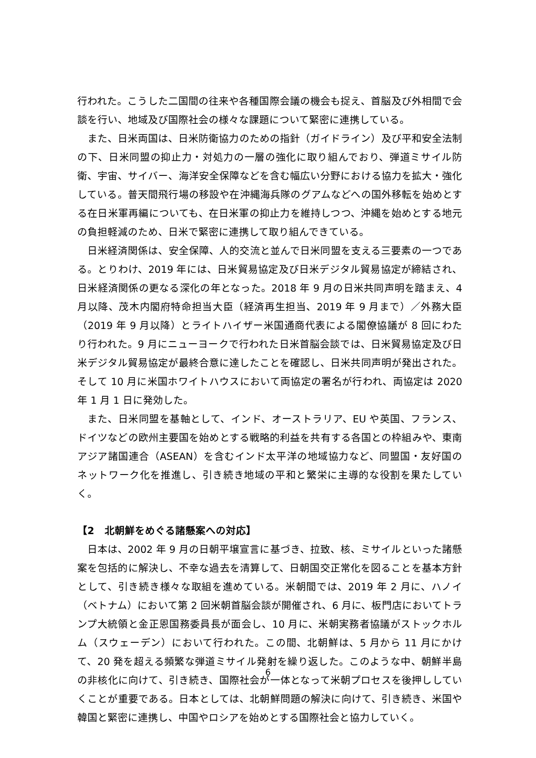行われた。こうした二国間の往来や各種国際会議の機会も捉え、首脳及び外相間で会談を行い、地域及び国際社会の様々な課題について緊密に連携している。
また、日米両国は、日米防衛協力のための指針（ガイドライン）及び平和安全法制の下、日米同盟の抑止力・対処力の一層の強化に取り組んでおり、弾道ミサイル防衛、宇宙、サイバー、海洋安全保障などを含む幅広い分野における協力を拡大・強化している。普天間飛行場の移設や在沖縄海兵隊のグアムなどへの国外移転を始めとする在日米軍再編についても、在日米軍の抑止力を維持しつつ、沖縄を始めとする地元の負担軽減のため、日米で緊密に連携して取り組んできている。
日米経済関係は、安全保障、人的交流と並んで日米同盟を支える三要素の一つである。とりわけ、2019 年には、日米貿易協定及び日米デジタル貿易協定が締結され、日米経済関係の更なる深化の年となった。2018 年 9 月の日米共同声明を踏まえ、4 月以降、茂木内閣府特命担当大臣（経済再生担当、2019 年 9 月まで）／外務大臣（2019 年 9 月以降）とライトハイザー米国通商代表による閣僚協議が 8 回にわたり行われた。9 月にニューヨークで行われた日米首脳会談では、日米貿易協定及び日米デジタル貿易協定が最終合意に達したことを確認し、日米共同声明が発出された。そして 10 月に米国ホワイトハウスにおいて両協定の署名が行われ、両協定は 2020 年 1 月 1 日に発効した。
また、日米同盟を基軸として、インド、オーストラリア、EU や英国、フランス、ドイツなどの欧州主要国を始めとする戦略的利益を共有する各国との枠組みや、東南アジア諸国連合（ASEAN）を含むインド太平洋の地域協力など、同盟国・友好国のネットワーク化を推進し、引き続き地域の平和と繁栄に主導的な役割を果たしていく。
【2　北朝鮮をめぐる諸懸案への対応】
日本は、2002 年 9 月の日朝平壌宣言に基づき、拉致、核、ミサイルといった諸懸案を包括的に解決し、不幸な過去を清算して、日朝国交正常化を図ることを基本方針として、引き続き様々な取組を進めている。米朝間では、2019 年 2 月に、ハノイ（ベトナム）において第 2 回米朝首脳会談が開催され、6 月に、板門店においてトランプ大統領と金正恩国務委員長が面会し、10 月に、米朝実務者協議がストックホルム（スウェーデン）において行われた。この間、北朝鮮は、5 月から 11 月にかけて、20 発を超える頻繁な弾道ミサイル発射を繰り返した。このような中、朝鮮半島の非核化に向けて、引き続き、国際社会が一体となって米朝プロセスを後押ししていくことが重要である。日本としては、北朝鮮問題の解決に向けて、引き続き、米国や韓国と緊密に連携し、中国やロシアを始めとする国際社会と協力していく。
6